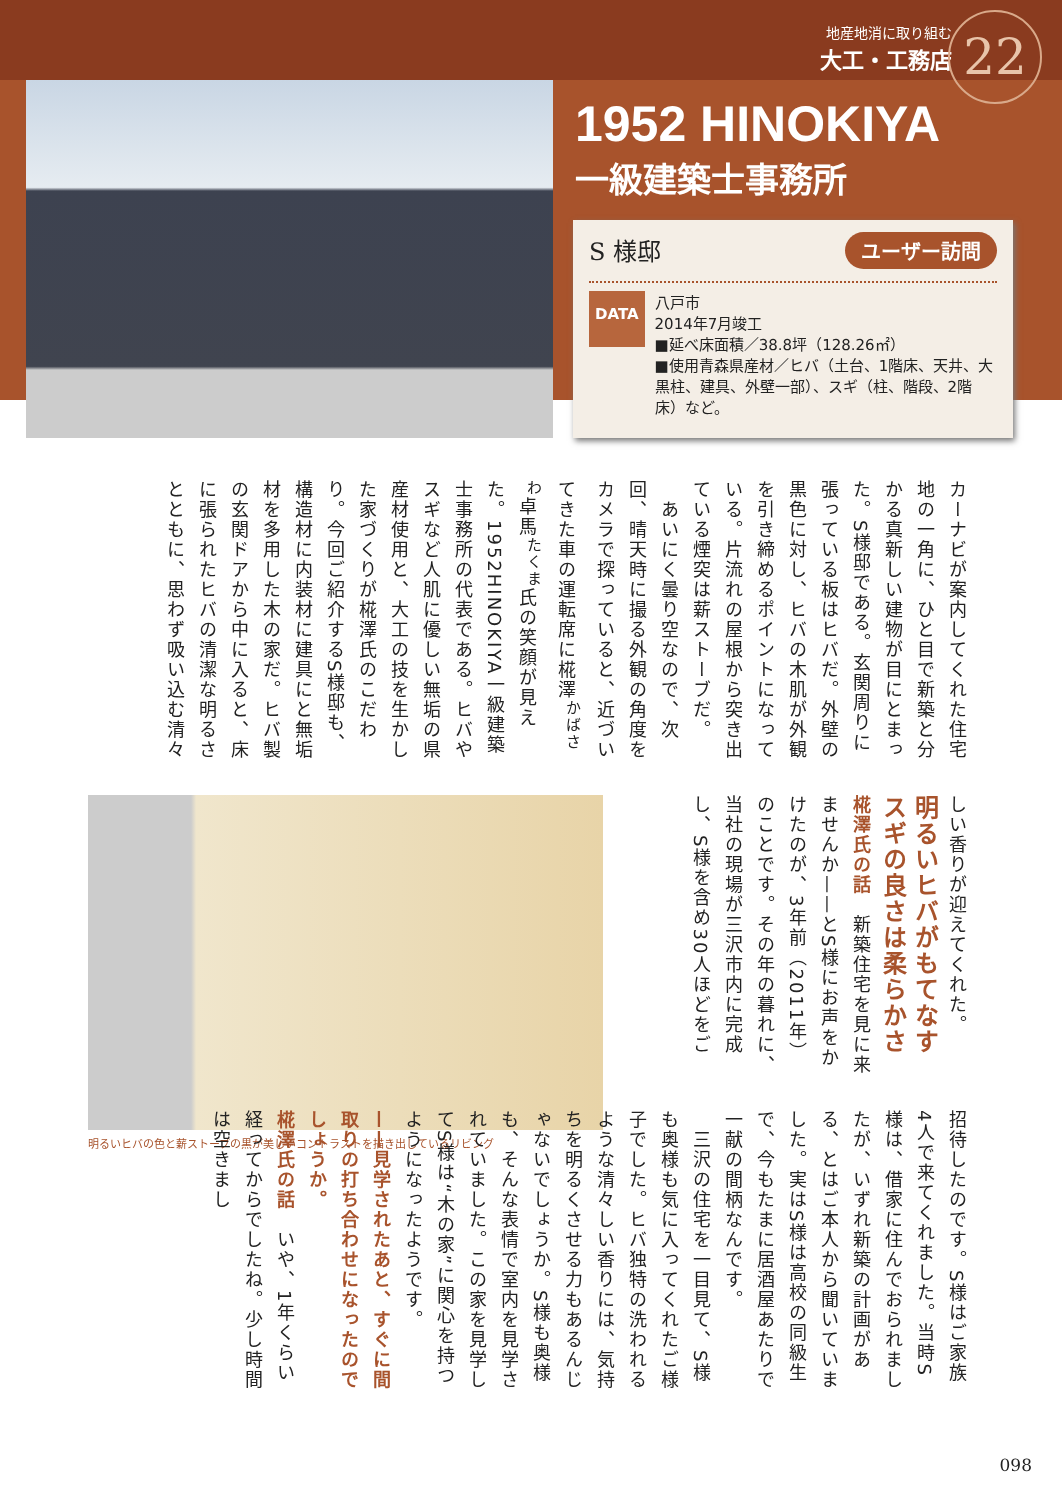地産地消に取り組む
大工・工務店
22
1952 HINOKIYA
一級建築士事務所
ユーザー訪問
S 様邸
DATA
八戸市
2014年7月竣工
■延べ床面積／38.8坪（128.26㎡）
■使用青森県産材／ヒバ（土台、1階床、天井、大黒柱、建具、外壁一部）、スギ（柱、階段、2階床）など。
カーナビが案内してくれた住宅地の一角に、ひと目で新築と分かる真新しい建物が目にとまった。S様邸である。玄関周りに張っている板はヒバだ。外壁の黒色に対し、ヒバの木肌が外観を引き締めるポイントになっている。片流れの屋根から突き出ている煙突は薪ストーブだ。
　あいにく曇り空なので、次回、晴天時に撮る外観の角度をカメラで探っていると、近づいてきた車の運転席に椛澤<sup>かばさわ</sup>卓馬<sup>たくま</sup>氏の笑顔が見えた。1952HINOKIYA一級建築士事務所の代表である。ヒバやスギなど人肌に優しい無垢の県産材使用と、大工の技を生かした家づくりが椛澤氏のこだわり。今回ご紹介するS様邸も、構造材に内装材に建具にと無垢材を多用した木の家だ。ヒバ製の玄関ドアから中に入ると、床に張られたヒバの清潔な明るさとともに、思わず吸い込む清々
しい香りが迎えてくれた。
明るいヒバがもてなす
スギの良さは柔らかさ
椛澤氏の話　新築住宅を見に来ませんか——とS様にお声をかけたのが、3年前（2011年）のことです。その年の暮れに、当社の現場が三沢市内に完成し、S様を含め30人ほどをご
明るいヒバの色と薪ストーブの黒が美しいコントラストを描き出しているリビング
招待したのです。S様はご家族4人で来てくれました。当時S様は、借家に住んでおられましたが、いずれ新築の計画がある、とはご本人から聞いていました。実はS様は高校の同級生で、今もたまに居酒屋あたりで一献の間柄なんです。
　三沢の住宅を一目見て、S様も奥様も気に入ってくれたご様子でした。ヒバ独特の洗われるような清々しい香りには、気持ちを明るくさせる力もあるんじゃないでしょうか。S様も奥様も、そんな表情で室内を見学されていました。この家を見学してS様は“木の家”に関心を持つようになったようです。
——見学されたあと、すぐに間取りの打ち合わせになったのでしょうか。
椛澤氏の話　いや、1年くらい経ってからでしたね。少し時間は空きまし
098